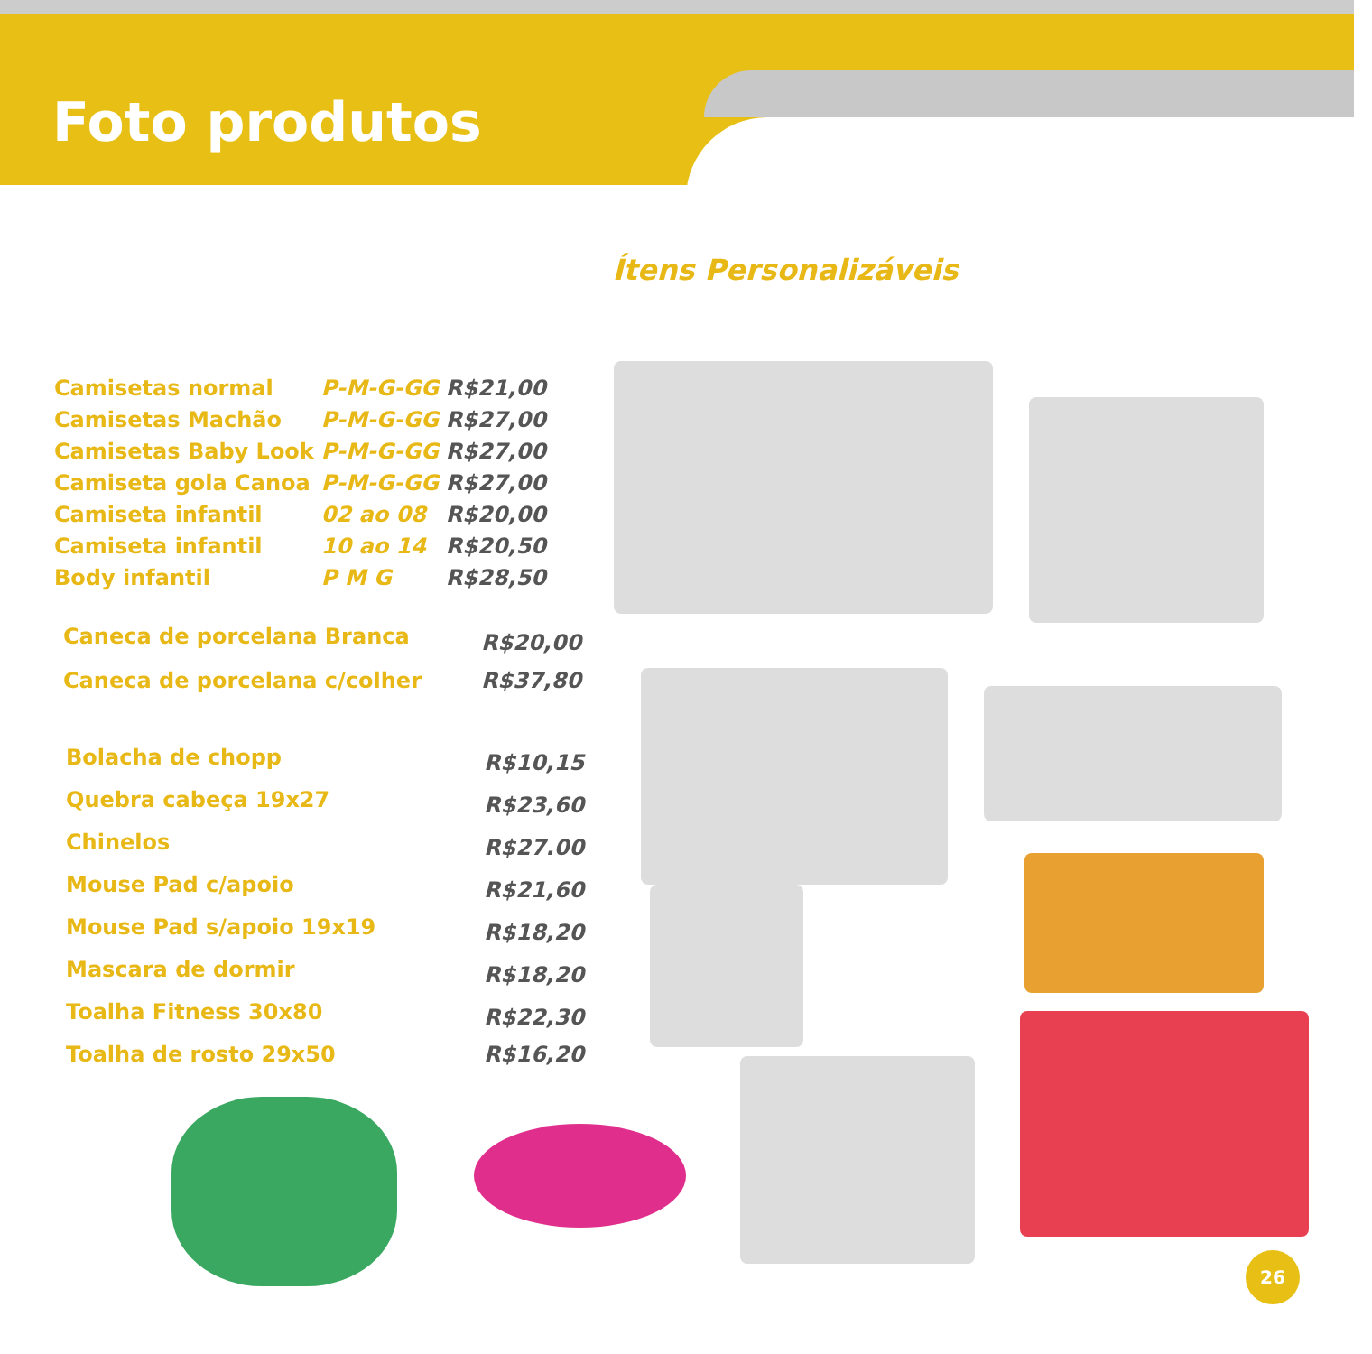Foto produtos
Ítens Personalizáveis
| Camisetas normal | P-M-G-GG | R$21,00 |
| Camisetas Machão | P-M-G-GG | R$27,00 |
| Camisetas Baby Look | P-M-G-GG | R$27,00 |
| Camiseta gola Canoa | P-M-G-GG | R$27,00 |
| Camiseta infantil | 02 ao 08 | R$20,00 |
| Camiseta infantil | 10 ao 14 | R$20,50 |
| Body infantil | P M G | R$28,50 |
| Caneca de porcelana Branca | R$20,00 |
| Caneca de porcelana c/colher | R$37,80 |
| Bolacha de chopp | R$10,15 |
| Quebra cabeça 19x27 | R$23,60 |
| Chinelos | R$27.00 |
| Mouse Pad c/apoio | R$21,60 |
| Mouse Pad s/apoio 19x19 | R$18,20 |
| Mascara de dormir | R$18,20 |
| Toalha Fitness 30x80 | R$22,30 |
| Toalha de rosto 29x50 | R$16,20 |
26